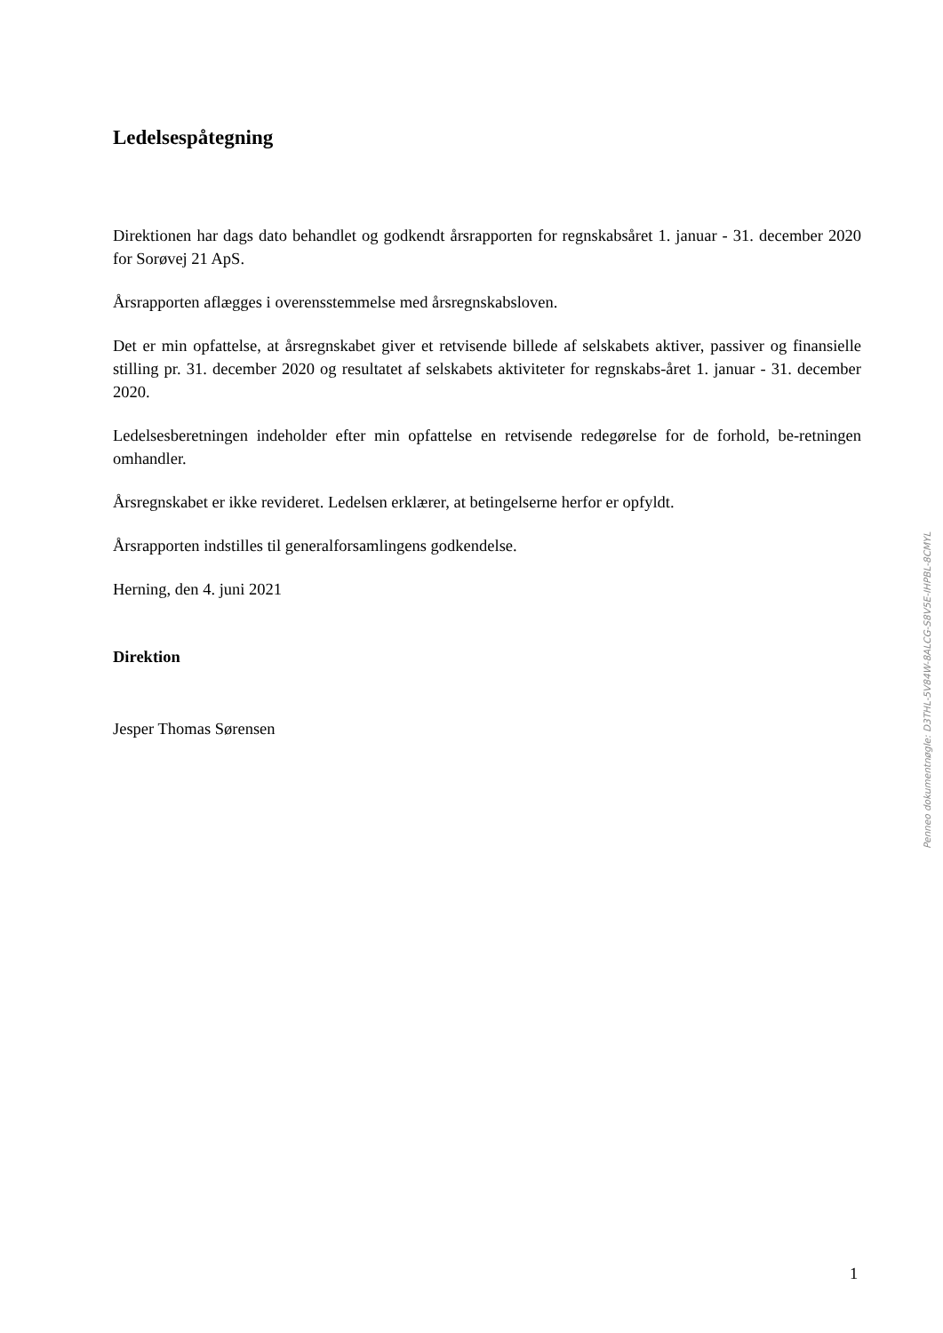Ledelsespåtegning
Direktionen har dags dato behandlet og godkendt årsrapporten for regnskabsåret 1. januar - 31. december 2020 for Sorøvej 21 ApS.
Årsrapporten aflægges i overensstemmelse med årsregnskabsloven.
Det er min opfattelse, at årsregnskabet giver et retvisende billede af selskabets aktiver, passiver og finansielle stilling pr. 31. december 2020 og resultatet af selskabets aktiviteter for regnskabs-året 1. januar - 31. december 2020.
Ledelsesberetningen indeholder efter min opfattelse en retvisende redegørelse for de forhold, be-retningen omhandler.
Årsregnskabet er ikke revideret. Ledelsen erklærer, at betingelserne herfor er opfyldt.
Årsrapporten indstilles til generalforsamlingens godkendelse.
Herning, den 4. juni 2021
Direktion
Jesper Thomas Sørensen
Penneo dokumentnøgle: D3THL-5V84W-8ALCG-S8V5E-IHPBL-8CMYL
1